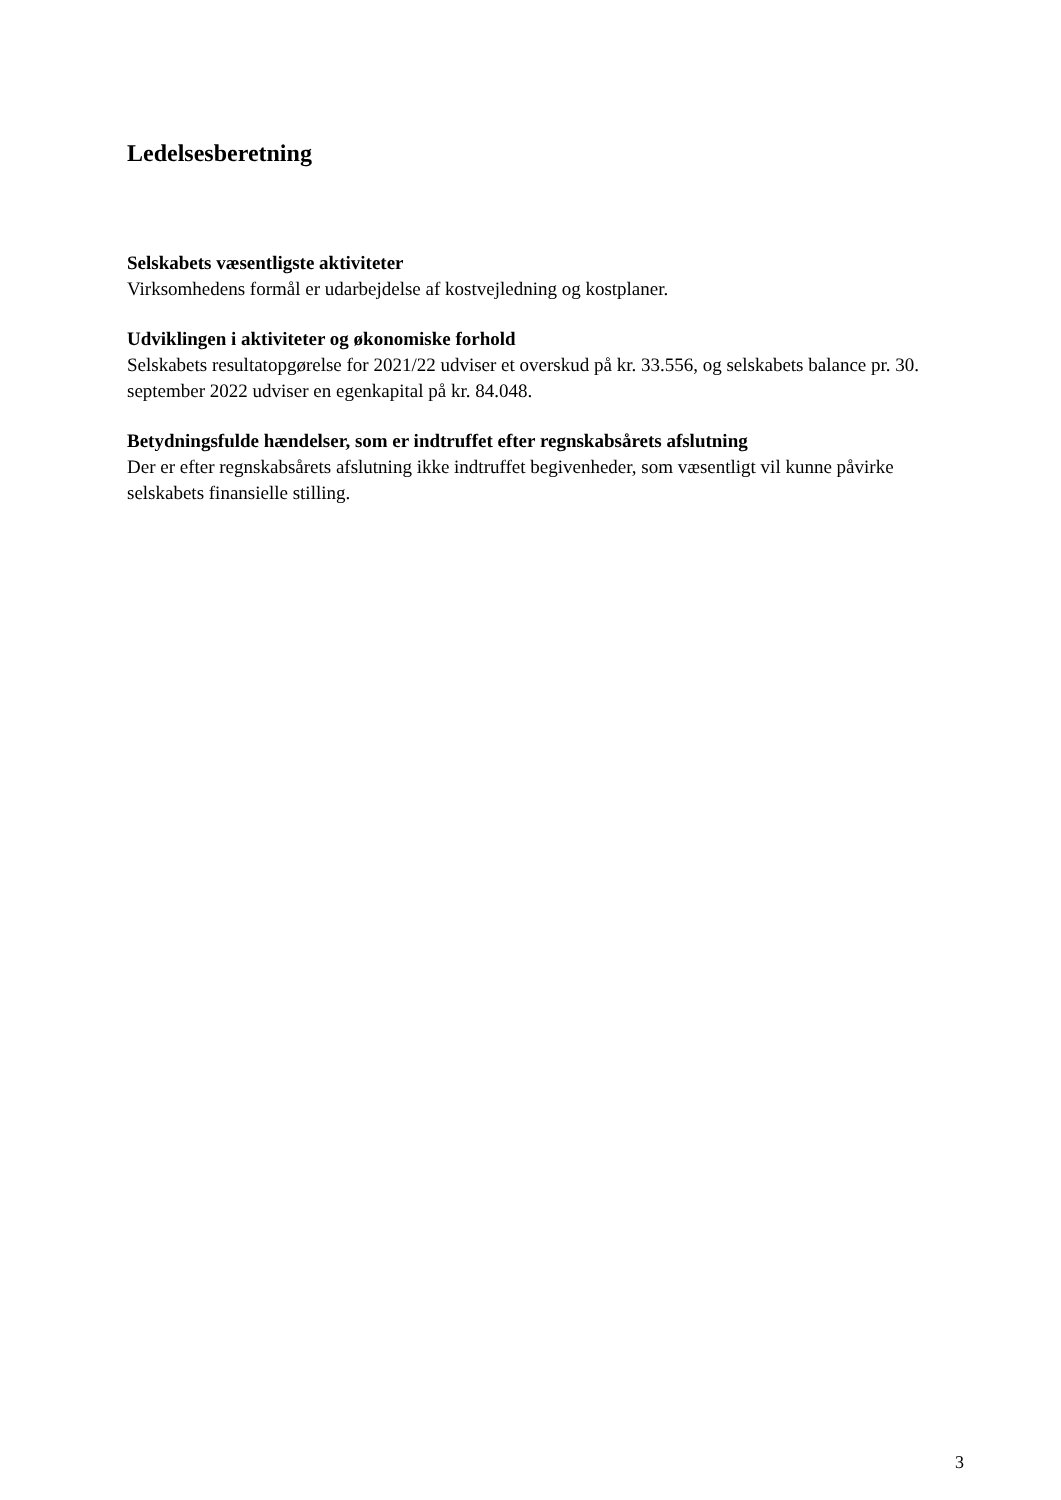Ledelsesberetning
Selskabets væsentligste aktiviteter
Virksomhedens formål er udarbejdelse af kostvejledning og kostplaner.
Udviklingen i aktiviteter og økonomiske forhold
Selskabets resultatopgørelse for 2021/22 udviser et overskud på kr. 33.556, og selskabets balance pr. 30. september 2022 udviser en egenkapital på kr. 84.048.
Betydningsfulde hændelser, som er indtruffet efter regnskabsårets afslutning
Der er efter regnskabsårets afslutning ikke indtruffet begivenheder, som væsentligt vil kunne påvirke selskabets finansielle stilling.
3